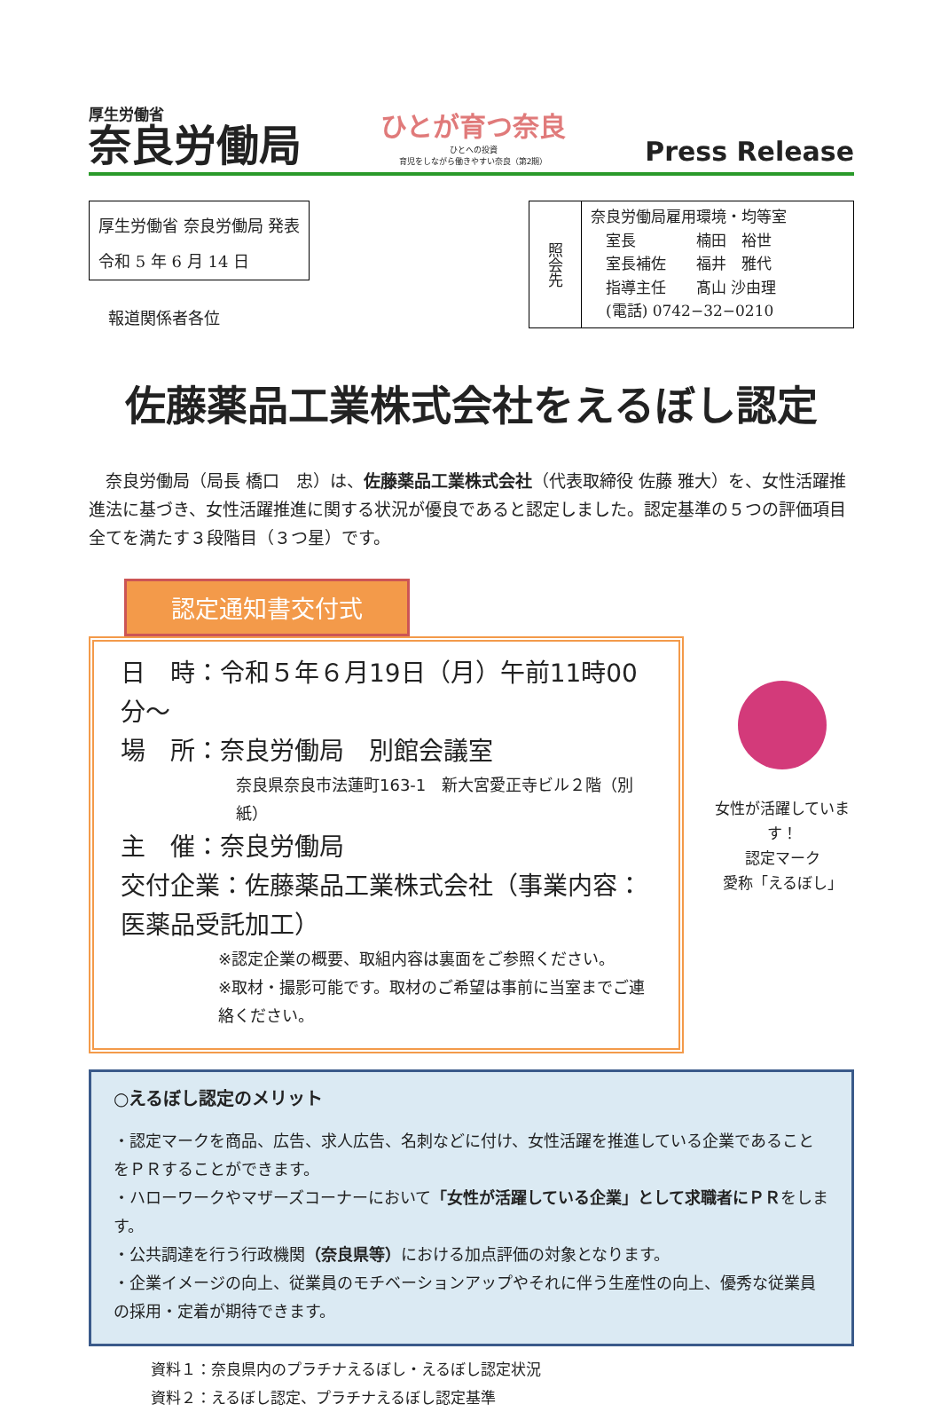厚生労働省
奈良労働局
ひとが育つ奈良
ひとへの投資
育児をしながら働きやすい奈良（第2期）
Press Release
厚生労働省 奈良労働局 発表
令和 5 年 6 月 14 日
報道関係者各位
照会先
奈良労働局雇用環境・均等室
　室長　　　　楠田　裕世
　室長補佐　　福井　雅代
　指導主任　　髙山 沙由理
　(電話) 0742−32−0210
佐藤薬品工業株式会社をえるぼし認定
　奈良労働局（局長 橋口　忠）は、佐藤薬品工業株式会社（代表取締役 佐藤 雅大）を、女性活躍推進法に基づき、女性活躍推進に関する状況が優良であると認定しました。認定基準の５つの評価項目全てを満たす３段階目（３つ星）です。
認定通知書交付式
日　時：令和５年６月19日（月）午前11時00分～
場　所：奈良労働局　別館会議室
奈良県奈良市法蓮町163-1　新大宮愛正寺ビル２階（別紙）
主　催：奈良労働局
交付企業：佐藤薬品工業株式会社（事業内容：医薬品受託加工）
※認定企業の概要、取組内容は裏面をご参照ください。
※取材・撮影可能です。取材のご希望は事前に当室までご連絡ください。
女性が活躍しています！
認定マーク
愛称「えるぼし」
○えるぼし認定のメリット
・認定マークを商品、広告、求人広告、名刺などに付け、女性活躍を推進している企業であることをＰＲすることができます。
・ハローワークやマザーズコーナーにおいて「女性が活躍している企業」として求職者にＰＲをします。
・公共調達を行う行政機関（奈良県等）における加点評価の対象となります。
・企業イメージの向上、従業員のモチベーションアップやそれに伴う生産性の向上、優秀な従業員の採用・定着が期待できます。
資料１：奈良県内のプラチナえるぼし・えるぼし認定状況
資料２：えるぼし認定、プラチナえるぼし認定基準